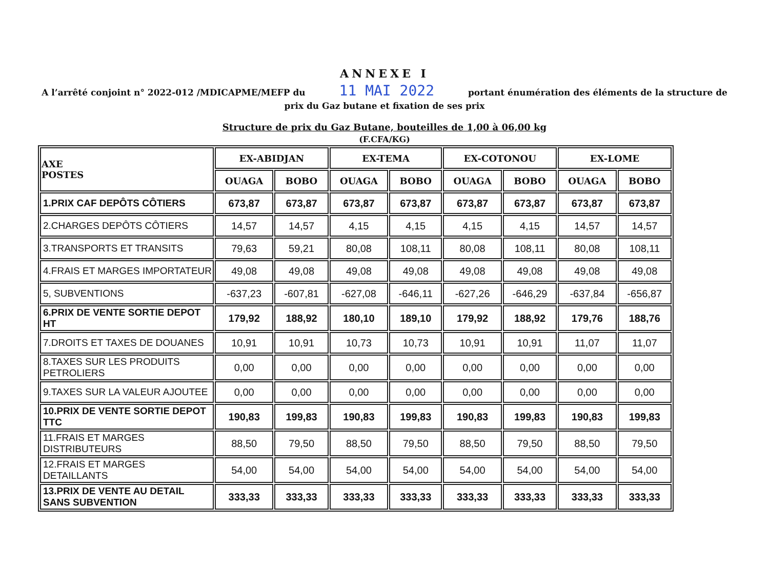ANNEXE I
A l’arrêté conjoint n° 2022-012 /MDICAPME/MEFP du 11 MAI 2022 portant énumération des éléments de la structure de prix du Gaz butane et fixation de ses prix
Structure de prix du Gaz Butane, bouteilles de 1,00 à 06,00 kg
(F.CFA/KG)
| AXE POSTES | EX-ABIDJAN | | EX-TEMA | | EX-COTONOU | | EX-LOME | |
| --- | --- | --- | --- | --- | --- | --- | --- | --- |
| | OUAGA | BOBO | OUAGA | BOBO | OUAGA | BOBO | OUAGA | BOBO |
| 1.PRIX CAF DEPÔTS CÔTIERS | 673,87 | 673,87 | 673,87 | 673,87 | 673,87 | 673,87 | 673,87 | 673,87 |
| 2.CHARGES DEPÔTS CÔTIERS | 14,57 | 14,57 | 4,15 | 4,15 | 4,15 | 4,15 | 14,57 | 14,57 |
| 3.TRANSPORTS ET TRANSITS | 79,63 | 59,21 | 80,08 | 108,11 | 80,08 | 108,11 | 80,08 | 108,11 |
| 4.FRAIS ET MARGES IMPORTATEUR | 49,08 | 49,08 | 49,08 | 49,08 | 49,08 | 49,08 | 49,08 | 49,08 |
| 5, SUBVENTIONS | -637,23 | -607,81 | -627,08 | -646,11 | -627,26 | -646,29 | -637,84 | -656,87 |
| 6.PRIX DE VENTE SORTIE DEPOT HT | 179,92 | 188,92 | 180,10 | 189,10 | 179,92 | 188,92 | 179,76 | 188,76 |
| 7.DROITS ET TAXES DE DOUANES | 10,91 | 10,91 | 10,73 | 10,73 | 10,91 | 10,91 | 11,07 | 11,07 |
| 8.TAXES SUR LES PRODUITS PETROLIERS | 0,00 | 0,00 | 0,00 | 0,00 | 0,00 | 0,00 | 0,00 | 0,00 |
| 9.TAXES SUR LA VALEUR AJOUTEE | 0,00 | 0,00 | 0,00 | 0,00 | 0,00 | 0,00 | 0,00 | 0,00 |
| 10.PRIX DE VENTE SORTIE DEPOT TTC | 190,83 | 199,83 | 190,83 | 199,83 | 190,83 | 199,83 | 190,83 | 199,83 |
| 11.FRAIS ET MARGES DISTRIBUTEURS | 88,50 | 79,50 | 88,50 | 79,50 | 88,50 | 79,50 | 88,50 | 79,50 |
| 12.FRAIS ET MARGES DETAILLANTS | 54,00 | 54,00 | 54,00 | 54,00 | 54,00 | 54,00 | 54,00 | 54,00 |
| 13.PRIX DE VENTE AU DETAIL SANS SUBVENTION | 333,33 | 333,33 | 333,33 | 333,33 | 333,33 | 333,33 | 333,33 | 333,33 |